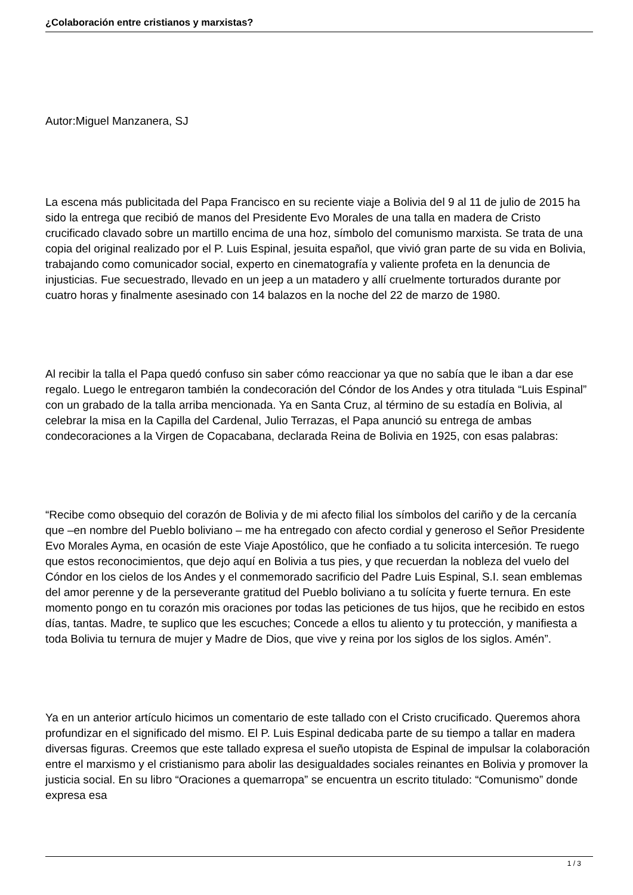¿Colaboración entre cristianos y marxistas?
Autor:Miguel Manzanera, SJ
La escena más publicitada del Papa Francisco en su reciente viaje a Bolivia del 9 al 11 de julio de 2015 ha sido la entrega que recibió de manos del Presidente Evo Morales de una talla en madera de Cristo crucificado clavado sobre un martillo encima de una hoz, símbolo del comunismo marxista. Se trata de una copia del original realizado por el P. Luis Espinal, jesuita español, que vivió gran parte de su vida en Bolivia, trabajando como comunicador social, experto en cinematografía y valiente profeta en la denuncia de injusticias. Fue secuestrado, llevado en un jeep a un matadero y allí cruelmente torturados durante por cuatro horas y finalmente asesinado con 14 balazos en la noche del 22 de marzo de 1980.
Al recibir la talla el Papa quedó confuso sin saber cómo reaccionar ya que no sabía que le iban a dar ese regalo. Luego le entregaron también la condecoración del Cóndor de los Andes y otra titulada “Luis Espinal” con un grabado de la talla arriba mencionada. Ya en Santa Cruz, al término de su estadía en Bolivia, al celebrar la misa en la Capilla del Cardenal, Julio Terrazas, el Papa anunció su entrega de ambas condecoraciones a la Virgen de Copacabana, declarada Reina de Bolivia en 1925, con esas palabras:
“Recibe como obsequio del corazón de Bolivia y de mi afecto filial los símbolos del cariño y de la cercanía que –en nombre del Pueblo boliviano – me ha entregado con afecto cordial y generoso el Señor Presidente Evo Morales Ayma, en ocasión de este Viaje Apostólico, que he confiado a tu solicita intercesión. Te ruego que estos reconocimientos, que dejo aquí en Bolivia a tus pies, y que recuerdan la nobleza del vuelo del Cóndor en los cielos de los Andes y el conmemorado sacrificio del Padre Luis Espinal, S.I. sean emblemas del amor perenne y de la perseverante gratitud del Pueblo boliviano a tu solícita y fuerte ternura. En este momento pongo en tu corazón mis oraciones por todas las peticiones de tus hijos, que he recibido en estos días, tantas. Madre, te suplico que les escuches; Concede a ellos tu aliento y tu protección, y manifiesta a toda Bolivia tu ternura de mujer y Madre de Dios, que vive y reina por los siglos de los siglos. Amén”.
Ya en un anterior artículo hicimos un comentario de este tallado con el Cristo crucificado. Queremos ahora profundizar en el significado del mismo. El P. Luis Espinal dedicaba parte de su tiempo a tallar en madera diversas figuras. Creemos que este tallado expresa el sueño utopista de Espinal de impulsar la colaboración entre el marxismo y el cristianismo para abolir las desigualdades sociales reinantes en Bolivia y promover la justicia social. En su libro “Oraciones a quemarropa” se encuentra un escrito titulado: “Comunismo” donde expresa esa
1 / 3